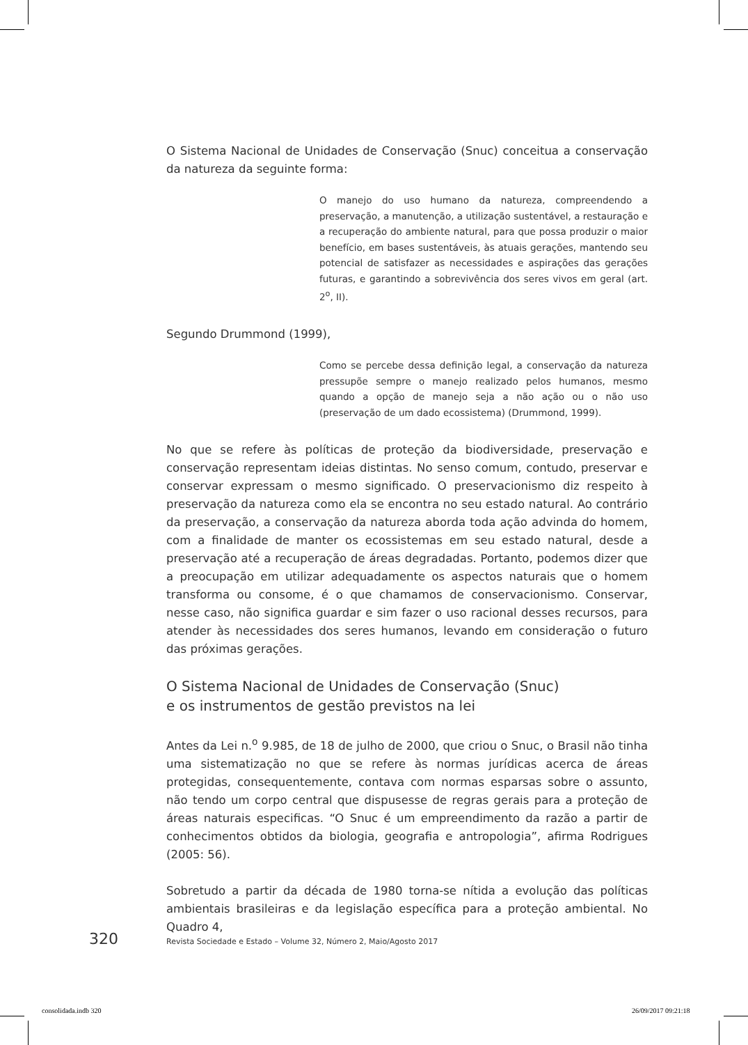O Sistema Nacional de Unidades de Conservação (Snuc) conceitua a conservação da natureza da seguinte forma:
O manejo do uso humano da natureza, compreendendo a preservação, a manutenção, a utilização sustentável, a restauração e a recuperação do ambiente natural, para que possa produzir o maior benefício, em bases sustentáveis, às atuais gerações, mantendo seu potencial de satisfazer as necessidades e aspirações das gerações futuras, e garantindo a sobrevivência dos seres vivos em geral (art. 2<sup>o</sup>, II).
Segundo Drummond (1999),
Como se percebe dessa definição legal, a conservação da natureza pressupõe sempre o manejo realizado pelos humanos, mesmo quando a opção de manejo seja a não ação ou o não uso (preservação de um dado ecossistema) (Drummond, 1999).
No que se refere às políticas de proteção da biodiversidade, preservação e conservação representam ideias distintas. No senso comum, contudo, preservar e conservar expressam o mesmo significado. O preservacionismo diz respeito à preservação da natureza como ela se encontra no seu estado natural. Ao contrário da preservação, a conservação da natureza aborda toda ação advinda do homem, com a finalidade de manter os ecossistemas em seu estado natural, desde a preservação até a recuperação de áreas degradadas. Portanto, podemos dizer que a preocupação em utilizar adequadamente os aspectos naturais que o homem transforma ou consome, é o que chamamos de conservacionismo. Conservar, nesse caso, não significa guardar e sim fazer o uso racional desses recursos, para atender às necessidades dos seres humanos, levando em consideração o futuro das próximas gerações.
O Sistema Nacional de Unidades de Conservação (Snuc)
e os instrumentos de gestão previstos na lei
Antes da Lei n.<sup>o</sup> 9.985, de 18 de julho de 2000, que criou o Snuc, o Brasil não tinha uma sistematização no que se refere às normas jurídicas acerca de áreas protegidas, consequentemente, contava com normas esparsas sobre o assunto, não tendo um corpo central que dispusesse de regras gerais para a proteção de áreas naturais especificas. “O Snuc é um empreendimento da razão a partir de conhecimentos obtidos da biologia, geografia e antropologia”, afirma Rodrigues (2005: 56).
Sobretudo a partir da década de 1980 torna-se nítida a evolução das políticas ambientais brasileiras e da legislação específica para a proteção ambiental. No Quadro 4,
320 Revista Sociedade e Estado – Volume 32, Número 2, Maio/Agosto 2017
consolidada.indb 320 26/09/2017 09:21:18